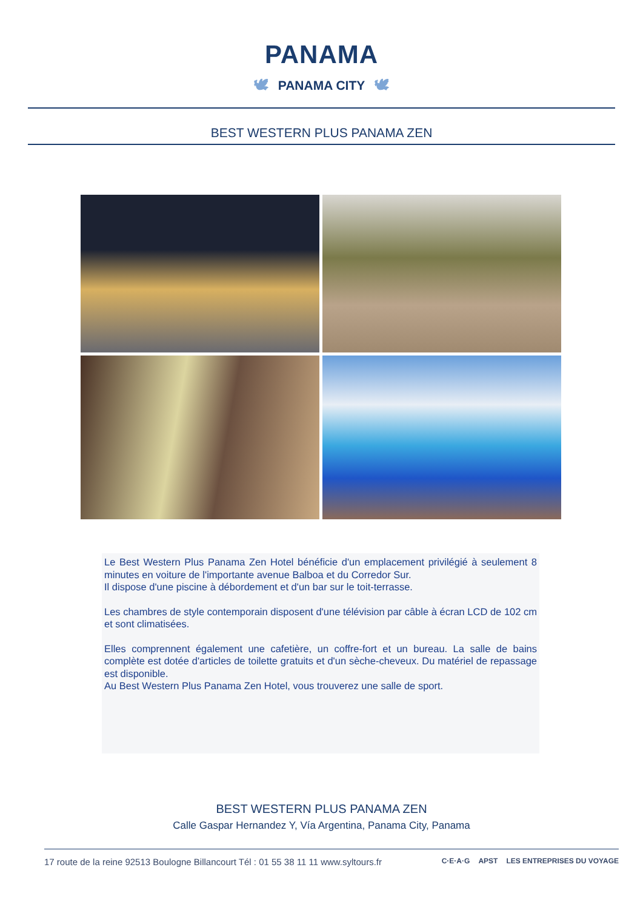PANAMA
🕊 PANAMA CITY 🕊
BEST WESTERN PLUS PANAMA ZEN
Le Best Western Plus Panama Zen Hotel bénéficie d'un emplacement privilégié à seulement 8 minutes en voiture de l'importante avenue Balboa et du Corredor Sur.
Il dispose d'une piscine à débordement et d'un bar sur le toit-terrasse.
Les chambres de style contemporain disposent d'une télévision par câble à écran LCD de 102 cm et sont climatisées.
Elles comprennent également une cafetière, un coffre-fort et un bureau. La salle de bains complète est dotée d'articles de toilette gratuits et d'un sèche-cheveux. Du matériel de repassage est disponible.
Au Best Western Plus Panama Zen Hotel, vous trouverez une salle de sport.
BEST WESTERN PLUS PANAMA ZEN
Calle Gaspar Hernandez Y, Vía Argentina, Panama City, Panama
17 route de la reine 92513 Boulogne Billancourt Tél : 01 55 38 11 11 www.syltours.fr C·E·A·G APST LES ENTREPRISES DU VOYAGE